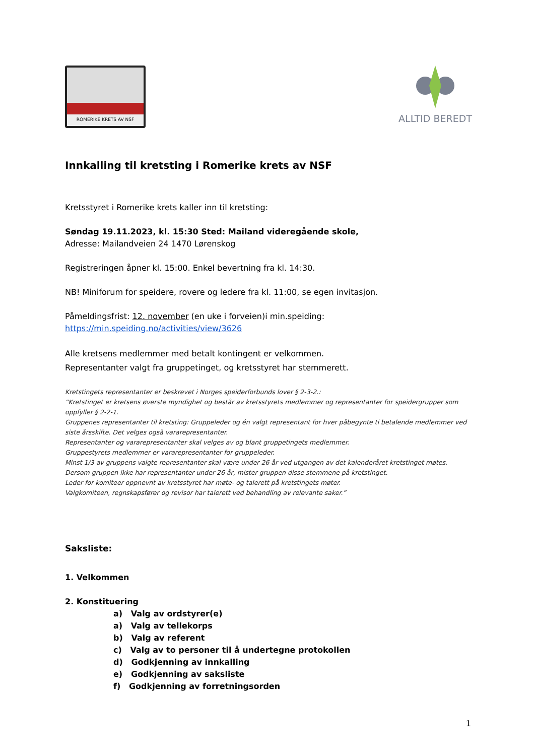ROMERIKE KRETS AV NSF
ALLTID BEREDT
Innkalling til kretsting i Romerike krets av NSF
Kretsstyret i Romerike krets kaller inn til kretsting:
Søndag 19.11.2023, kl. 15:30 Sted: Mailand videregående skole,
Adresse: Mailandveien 24 1470 Lørenskog
Registreringen åpner kl. 15:00. Enkel bevertning fra kl. 14:30.
NB! Miniforum for speidere, rovere og ledere fra kl. 11:00, se egen invitasjon.
Påmeldingsfrist: 12. november (en uke i forveien)i min.speiding:
https://min.speiding.no/activities/view/3626
Alle kretsens medlemmer med betalt kontingent er velkommen.
Representanter valgt fra gruppetinget, og kretsstyret har stemmerett.
Kretstingets representanter er beskrevet i Norges speiderforbunds lover § 2-3-2.:
”Kretstinget er kretsens øverste myndighet og består av kretsstyrets medlemmer og representanter for speidergrupper som oppfyller § 2-2-1.
Gruppenes representanter til kretsting: Gruppeleder og én valgt representant for hver påbegynte ti betalende medlemmer ved siste årsskifte. Det velges også vararepresentanter.
Representanter og vararepresentanter skal velges av og blant gruppetingets medlemmer.
Gruppestyrets medlemmer er vararepresentanter for gruppeleder.
Minst 1/3 av gruppens valgte representanter skal være under 26 år ved utgangen av det kalenderåret kretstinget møtes. Dersom gruppen ikke har representanter under 26 år, mister gruppen disse stemmene på kretstinget.
Leder for komiteer oppnevnt av kretsstyret har møte- og talerett på kretstingets møter.
Valgkomiteen, regnskapsfører og revisor har talerett ved behandling av relevante saker.”
Saksliste:
1. Velkommen
2. Konstituering
a) Valg av ordstyrer(e)
a) Valg av tellekorps
b) Valg av referent
c) Valg av to personer til å undertegne protokollen
d) Godkjenning av innkalling
e) Godkjenning av saksliste
f) Godkjenning av forretningsorden
1